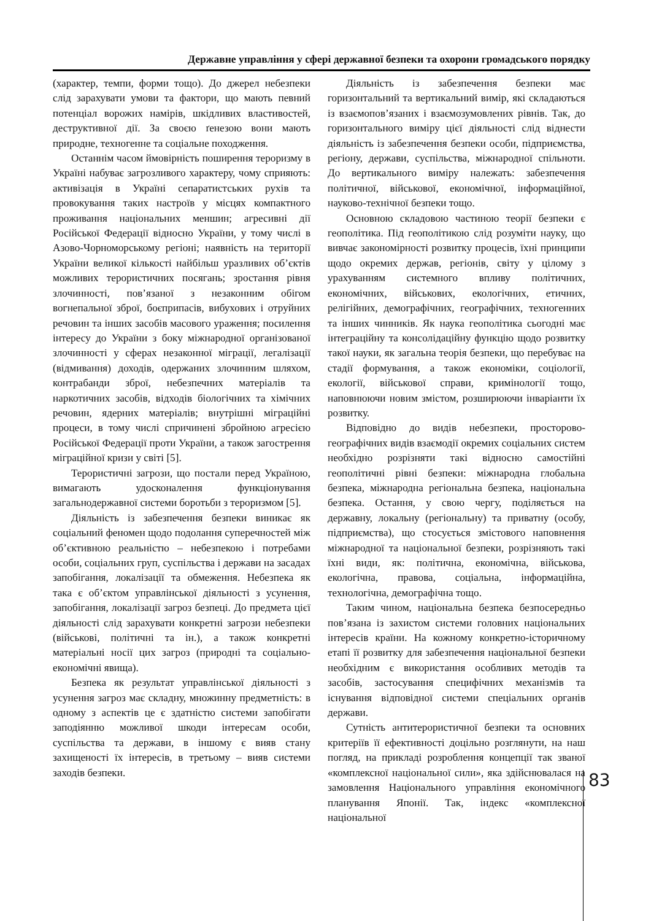Державне управління у сфері державної безпеки та охорони громадського порядку
(характер, темпи, форми тощо). До джерел небезпеки слід зарахувати умови та фактори, що мають певний потенціал ворожих намірів, шкідливих властивостей, деструктивної дії. За своєю ґенезою вони мають природне, техногенне та соціальне походження.
Останнім часом ймовірність поширення тероризму в Україні набуває загрозливого характеру, чому сприяють: активізація в Україні сепаратистських рухів та провокування таких настроїв у місцях компактного проживання національних меншин; агресивні дії Російської Федерації відносно України, у тому числі в Азово-Чорноморському регіоні; наявність на території України великої кількості найбільш уразливих об’єктів можливих терористичних посягань; зростання рівня злочинності, пов’язаної з незаконним обігом вогнепальної зброї, боєприпасів, вибухових і отруйних речовин та інших засобів масового ураження; посилення інтересу до України з боку міжнародної організованої злочинності у сферах незаконної міграції, легалізації (відмивання) доходів, одержаних злочинним шляхом, контрабанди зброї, небезпечних матеріалів та наркотичних засобів, відходів біологічних та хімічних речовин, ядерних матеріалів; внутрішні міграційні процеси, в тому числі спричинені збройною агресією Російської Федерації проти України, а також загострення міграційної кризи у світі [5].
Терористичні загрози, що постали перед Україною, вимагають удосконалення функціонування загальнодержавної системи боротьби з тероризмом [5].
Діяльність із забезпечення безпеки виникає як соціальний феномен щодо подолання суперечностей між об’єктивною реальністю – небезпекою і потребами особи, соціальних груп, суспільства і держави на засадах запобігання, локалізації та обмеження. Небезпека як така є об’єктом управлінської діяльності з усунення, запобігання, локалізації загроз безпеці. До предмета цієї діяльності слід зарахувати конкретні загрози небезпеки (військові, політичні та ін.), а також конкретні матеріальні носії цих загроз (природні та соціально-економічні явища).
Безпека як результат управлінської діяльності з усунення загроз має складну, множинну предметність: в одному з аспектів це є здатністю системи запобігати заподіянню можливої шкоди інтересам особи, суспільства та держави, в іншому є вияв стану захищеності їх інтересів, в третьому – вияв системи заходів безпеки.
Діяльність із забезпечення безпеки має горизонтальний та вертикальний вимір, які складаються із взаємопов’язаних і взаємозумовлених рівнів. Так, до горизонтального виміру цієї діяльності слід віднести діяльність із забезпечення безпеки особи, підприємства, регіону, держави, суспільства, міжнародної спільноти. До вертикального виміру належать: забезпечення політичної, військової, економічної, інформаційної, науково-технічної безпеки тощо.
Основною складовою частиною теорії безпеки є геополітика. Під геополітикою слід розуміти науку, що вивчає закономірності розвитку процесів, їхні принципи щодо окремих держав, регіонів, світу у цілому з урахуванням системного впливу політичних, економічних, військових, екологічних, етичних, релігійних, демографічних, географічних, техногенних та інших чинників. Як наука геополітика сьогодні має інтеграційну та консолідаційну функцію щодо розвитку такої науки, як загальна теорія безпеки, що перебуває на стадії формування, а також економіки, соціології, екології, військової справи, кримінології тощо, наповнюючи новим змістом, розширюючи інваріанти їх розвитку.
Відповідно до видів небезпеки, просторово-географічних видів взаємодії окремих соціальних систем необхідно розрізняти такі відносно самостійні геополітичні рівні безпеки: міжнародна глобальна безпека, міжнародна регіональна безпека, національна безпека. Остання, у свою чергу, поділяється на державну, локальну (регіональну) та приватну (особу, підприємства), що стосується змістового наповнення міжнародної та національної безпеки, розрізняють такі їхні види, як: політична, економічна, військова, екологічна, правова, соціальна, інформаційна, технологічна, демографічна тощо.
Таким чином, національна безпека безпосередньо пов’язана із захистом системи головних національних інтересів країни. На кожному конкретно-історичному етапі її розвитку для забезпечення національної безпеки необхідним є використання особливих методів та засобів, застосування специфічних механізмів та існування відповідної системи спеціальних органів держави.
Сутність антитерористичної безпеки та основних критеріїв її ефективності доцільно розглянути, на наш погляд, на прикладі розроблення концепції так званої «комплексної національної сили», яка здійснювалася на замовлення Національного управління економічного планування Японії. Так, індекс «комплексної національної
83